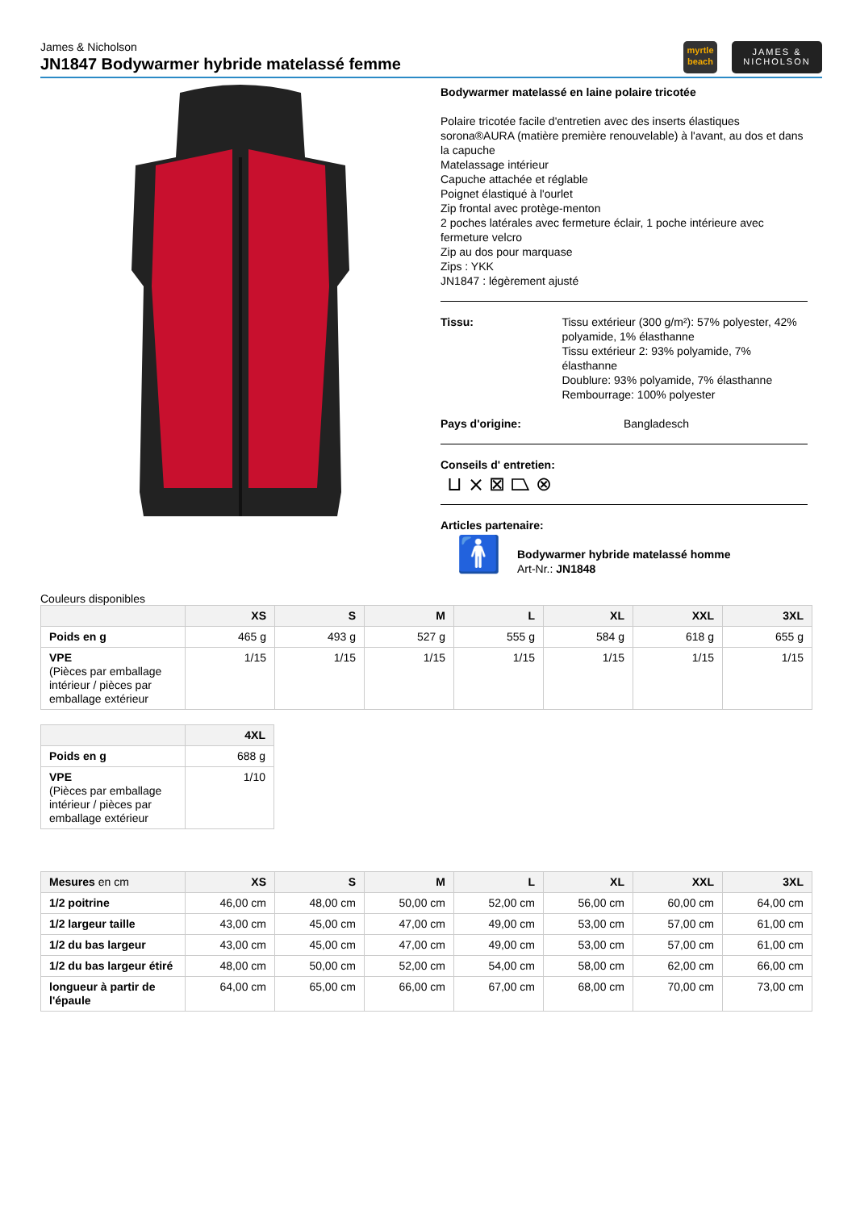James & Nicholson
JN1847 Bodywarmer hybride matelassé femme
myrtle
beach
JAMES &
NICHOLSON
Bodywarmer matelassé en laine polaire tricotée
Polaire tricotée facile d'entretien avec des inserts élastiques sorona®AURA (matière première renouvelable) à l'avant, au dos et dans la capuche
Matelassage intérieur
Capuche attachée et réglable
Poignet élastiqué à l'ourlet
Zip frontal avec protège-menton
2 poches latérales avec fermeture éclair, 1 poche intérieure avec fermeture velcro
Zip au dos pour marquase
Zips : YKK
JN1847 : légèrement ajusté
Tissu: Tissu extérieur (300 g/m²): 57% polyester, 42% polyamide, 1% élasthanne
Tissu extérieur 2: 93% polyamide, 7% élasthanne
Doublure: 93% polyamide, 7% élasthanne
Rembourrage: 100% polyester
Pays d'origine: Bangladesch
Conseils d' entretien:
⊔ ⨯ ⊠ ⏢ ⊗
Articles partenaire:
🚹
Bodywarmer hybride matelassé homme
Art-Nr.: JN1848
Couleurs disponibles
| | XS | S | M | L | XL | XXL | 3XL |
| --- | --- | --- | --- | --- | --- | --- | --- |
| Poids en g | 465 g | 493 g | 527 g | 555 g | 584 g | 618 g | 655 g |
| VPE (Pièces par emballage intérieur / pièces par emballage extérieur | 1/15 | 1/15 | 1/15 | 1/15 | 1/15 | 1/15 | 1/15 |
| | 4XL |
| --- | --- |
| Poids en g | 688 g |
| VPE (Pièces par emballage intérieur / pièces par emballage extérieur | 1/10 |
| Mesures en cm | XS | S | M | L | XL | XXL | 3XL |
| --- | --- | --- | --- | --- | --- | --- | --- |
| 1/2 poitrine | 46,00 cm | 48,00 cm | 50,00 cm | 52,00 cm | 56,00 cm | 60,00 cm | 64,00 cm |
| 1/2 largeur taille | 43,00 cm | 45,00 cm | 47,00 cm | 49,00 cm | 53,00 cm | 57,00 cm | 61,00 cm |
| 1/2 du bas largeur | 43,00 cm | 45,00 cm | 47,00 cm | 49,00 cm | 53,00 cm | 57,00 cm | 61,00 cm |
| 1/2 du bas largeur étiré | 48,00 cm | 50,00 cm | 52,00 cm | 54,00 cm | 58,00 cm | 62,00 cm | 66,00 cm |
| longueur à partir de l'épaule | 64,00 cm | 65,00 cm | 66,00 cm | 67,00 cm | 68,00 cm | 70,00 cm | 73,00 cm |